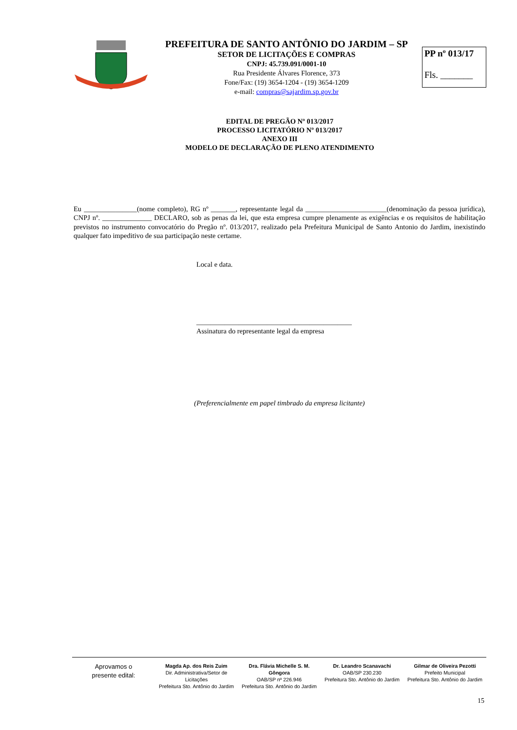PREFEITURA DE SANTO ANTÔNIO DO JARDIM – SP
SETOR DE LICITAÇÕES E COMPRAS
CNPJ: 45.739.091/0001-10
Rua Presidente Álvares Florence, 373
Fone/Fax: (19) 3654-1204 - (19) 3654-1209
e-mail: compras@sajardim.sp.gov.br
PP nº 013/17
Fls. _______
EDITAL DE PREGÃO Nº 013/2017
PROCESSO LICITATÓRIO Nº 013/2017
ANEXO III
MODELO DE DECLARAÇÃO DE PLENO ATENDIMENTO
Eu _______________(nome completo), RG nº _______, representante legal da _______________________(denominação da pessoa jurídica), CNPJ nº. ______________ DECLARO, sob as penas da lei, que esta empresa cumpre plenamente as exigências e os requisitos de habilitação previstos no instrumento convocatório do Pregão nº. 013/2017, realizado pela Prefeitura Municipal de Santo Antonio do Jardim, inexistindo qualquer fato impeditivo de sua participação neste certame.
Local e data.
____________________________________________
Assinatura do representante legal da empresa
(Preferencialmente em papel timbrado da empresa licitante)
Aprovamos o
presente edital:
Magda Ap. dos Reis Zuim
Dir. Administrativa/Setor de Licitações
Prefeitura Sto. Antônio do Jardim
Dra. Flávia Michelle S. M. Gôngora
OAB/SP nº 226.946
Prefeitura Sto. Antônio do Jardim
Dr. Leandro Scanavachi
OAB/SP 230.230
Prefeitura Sto. Antônio do Jardim
Gilmar de Oliveira Pezotti
Prefeito Municipal
Prefeitura Sto. Antônio do Jardim
15